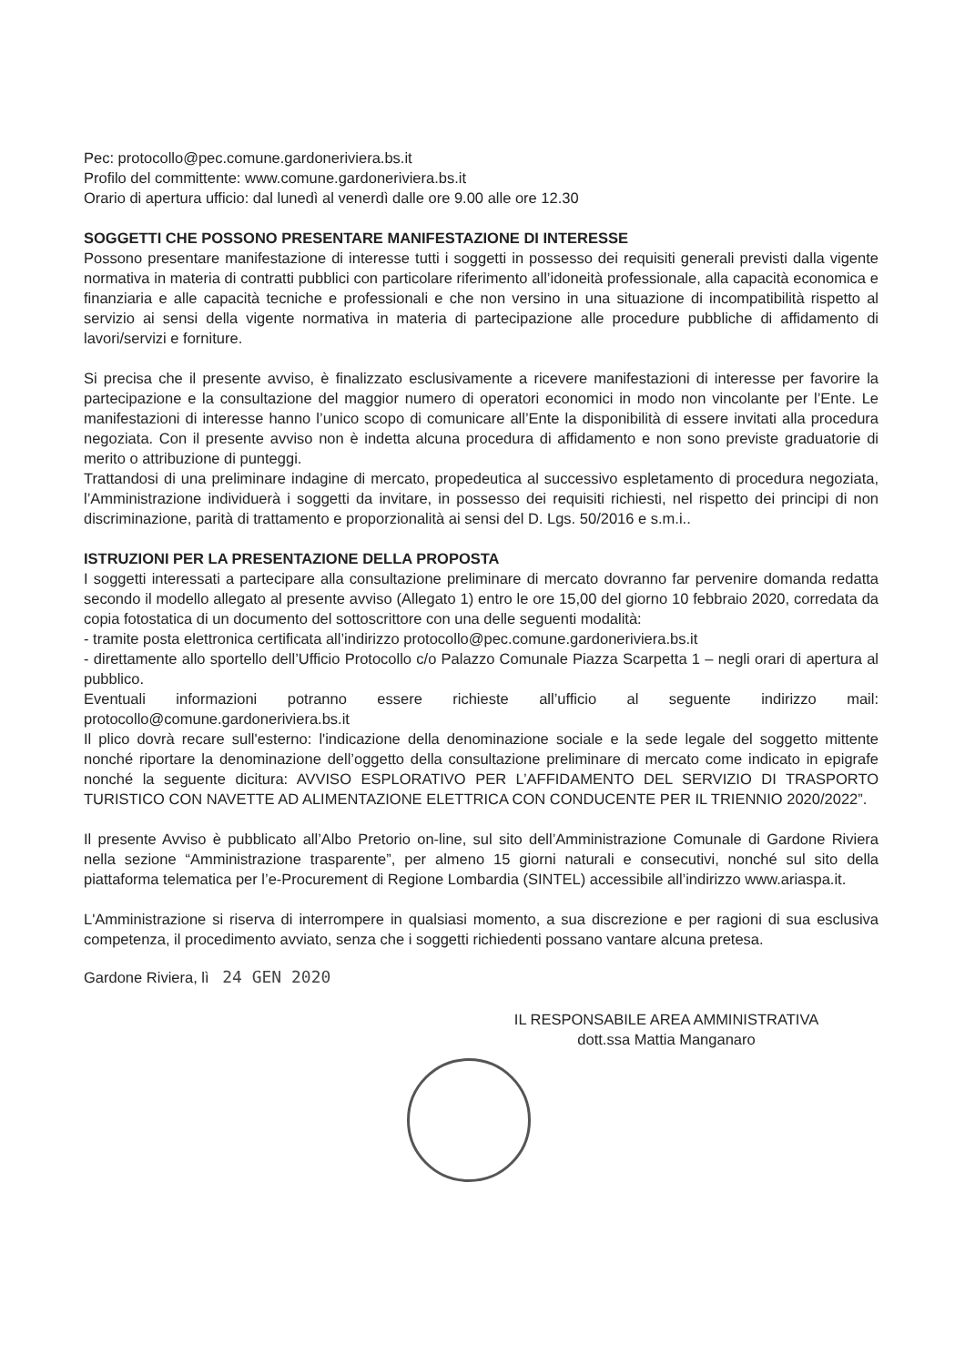Pec: protocollo@pec.comune.gardoneriviera.bs.it
Profilo del committente: www.comune.gardoneriviera.bs.it
Orario di apertura ufficio: dal lunedì al venerdì dalle ore 9.00 alle ore 12.30
SOGGETTI CHE POSSONO PRESENTARE MANIFESTAZIONE DI INTERESSE
Possono presentare manifestazione di interesse tutti i soggetti in possesso dei requisiti generali previsti dalla vigente normativa in materia di contratti pubblici con particolare riferimento all’idoneità professionale, alla capacità economica e finanziaria e alle capacità tecniche e professionali e che non versino in una situazione di incompatibilità rispetto al servizio ai sensi della vigente normativa in materia di partecipazione alle procedure pubbliche di affidamento di lavori/servizi e forniture.
Si precisa che il presente avviso, è finalizzato esclusivamente a ricevere manifestazioni di interesse per favorire la partecipazione e la consultazione del maggior numero di operatori economici in modo non vincolante per l’Ente. Le manifestazioni di interesse hanno l’unico scopo di comunicare all’Ente la disponibilità di essere invitati alla procedura negoziata. Con il presente avviso non è indetta alcuna procedura di affidamento e non sono previste graduatorie di merito o attribuzione di punteggi.
Trattandosi di una preliminare indagine di mercato, propedeutica al successivo espletamento di procedura negoziata, l’Amministrazione individuerà i soggetti da invitare, in possesso dei requisiti richiesti, nel rispetto dei principi di non discriminazione, parità di trattamento e proporzionalità ai sensi del D. Lgs. 50/2016 e s.m.i..
ISTRUZIONI PER LA PRESENTAZIONE DELLA PROPOSTA
I soggetti interessati a partecipare alla consultazione preliminare di mercato dovranno far pervenire domanda redatta secondo il modello allegato al presente avviso (Allegato 1) entro le ore 15,00 del giorno 10 febbraio 2020, corredata da copia fotostatica di un documento del sottoscrittore con una delle seguenti modalità:
- tramite posta elettronica certificata all’indirizzo protocollo@pec.comune.gardoneriviera.bs.it
- direttamente allo sportello dell’Ufficio Protocollo c/o Palazzo Comunale Piazza Scarpetta 1 – negli orari di apertura al pubblico.
Eventuali informazioni potranno essere richieste all’ufficio al seguente indirizzo mail: protocollo@comune.gardoneriviera.bs.it
Il plico dovrà recare sull'esterno: l'indicazione della denominazione sociale e la sede legale del soggetto mittente nonché riportare la denominazione dell’oggetto della consultazione preliminare di mercato come indicato in epigrafe nonché la seguente dicitura: AVVISO ESPLORATIVO PER L’AFFIDAMENTO DEL SERVIZIO DI TRASPORTO TURISTICO CON NAVETTE AD ALIMENTAZIONE ELETTRICA CON CONDUCENTE PER IL TRIENNIO 2020/2022”.
Il presente Avviso è pubblicato all’Albo Pretorio on-line, sul sito dell’Amministrazione Comunale di Gardone Riviera nella sezione “Amministrazione trasparente”, per almeno 15 giorni naturali e consecutivi, nonché sul sito della piattaforma telematica per l’e-Procurement di Regione Lombardia (SINTEL) accessibile all’indirizzo www.ariaspa.it.
L'Amministrazione si riserva di interrompere in qualsiasi momento, a sua discrezione e per ragioni di sua esclusiva competenza, il procedimento avviato, senza che i soggetti richiedenti possano vantare alcuna pretesa.
Gardone Riviera, lì 24 GEN 2020
IL RESPONSABILE AREA AMMINISTRATIVA
dott.ssa Mattia Manganaro